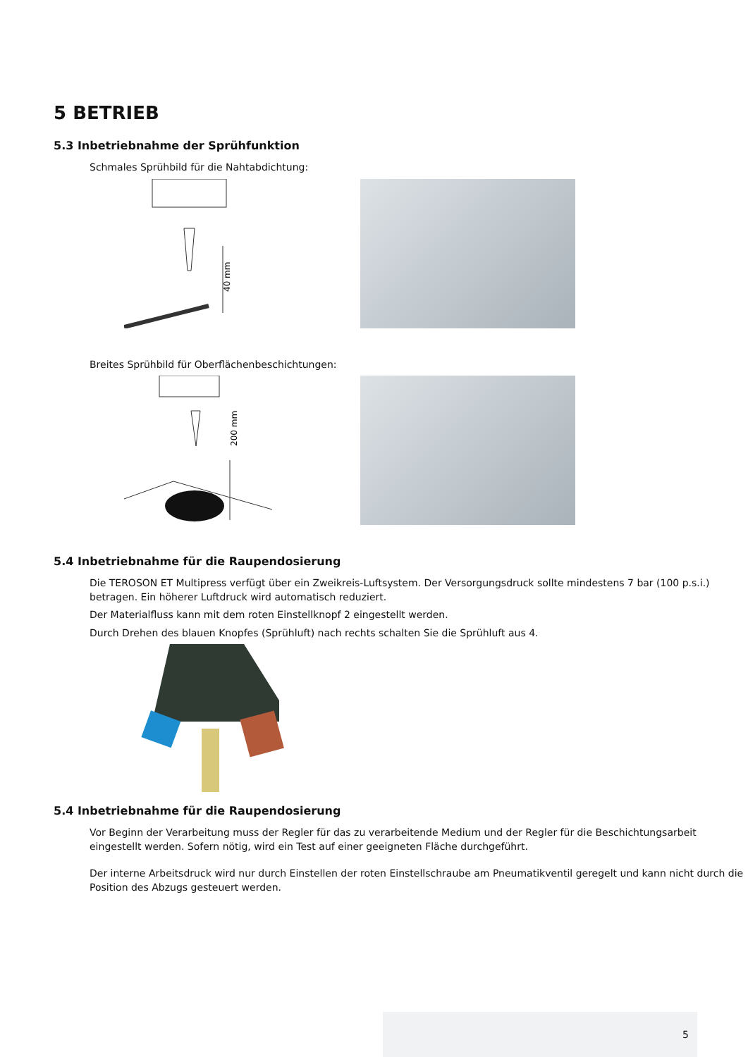5 BETRIEB
5.3 Inbetriebnahme der Sprühfunktion
Schmales Sprühbild für die Nahtabdichtung:
40 mm
Breites Sprühbild für Oberflächenbeschichtungen:
200 mm
5.4 Inbetriebnahme für die Raupendosierung
Die TEROSON ET Multipress verfügt über ein Zweikreis-Luftsystem. Der Versorgungsdruck sollte mindestens 7 bar (100 p.s.i.) betragen. Ein höherer Luftdruck wird automatisch reduziert.
Der Materialfluss kann mit dem roten Einstellknopf 2 eingestellt werden.
Durch Drehen des blauen Knopfes (Sprühluft) nach rechts schalten Sie die Sprühluft aus 4.
5.4 Inbetriebnahme für die Raupendosierung
Vor Beginn der Verarbeitung muss der Regler für das zu verarbeitende Medium und der Regler für die Beschichtungsarbeit eingestellt werden. Sofern nötig, wird ein Test auf einer geeigneten Fläche durchgeführt.
Der interne Arbeitsdruck wird nur durch Einstellen der roten Einstellschraube am Pneumatikventil geregelt und kann nicht durch die Position des Abzugs gesteuert werden.
5